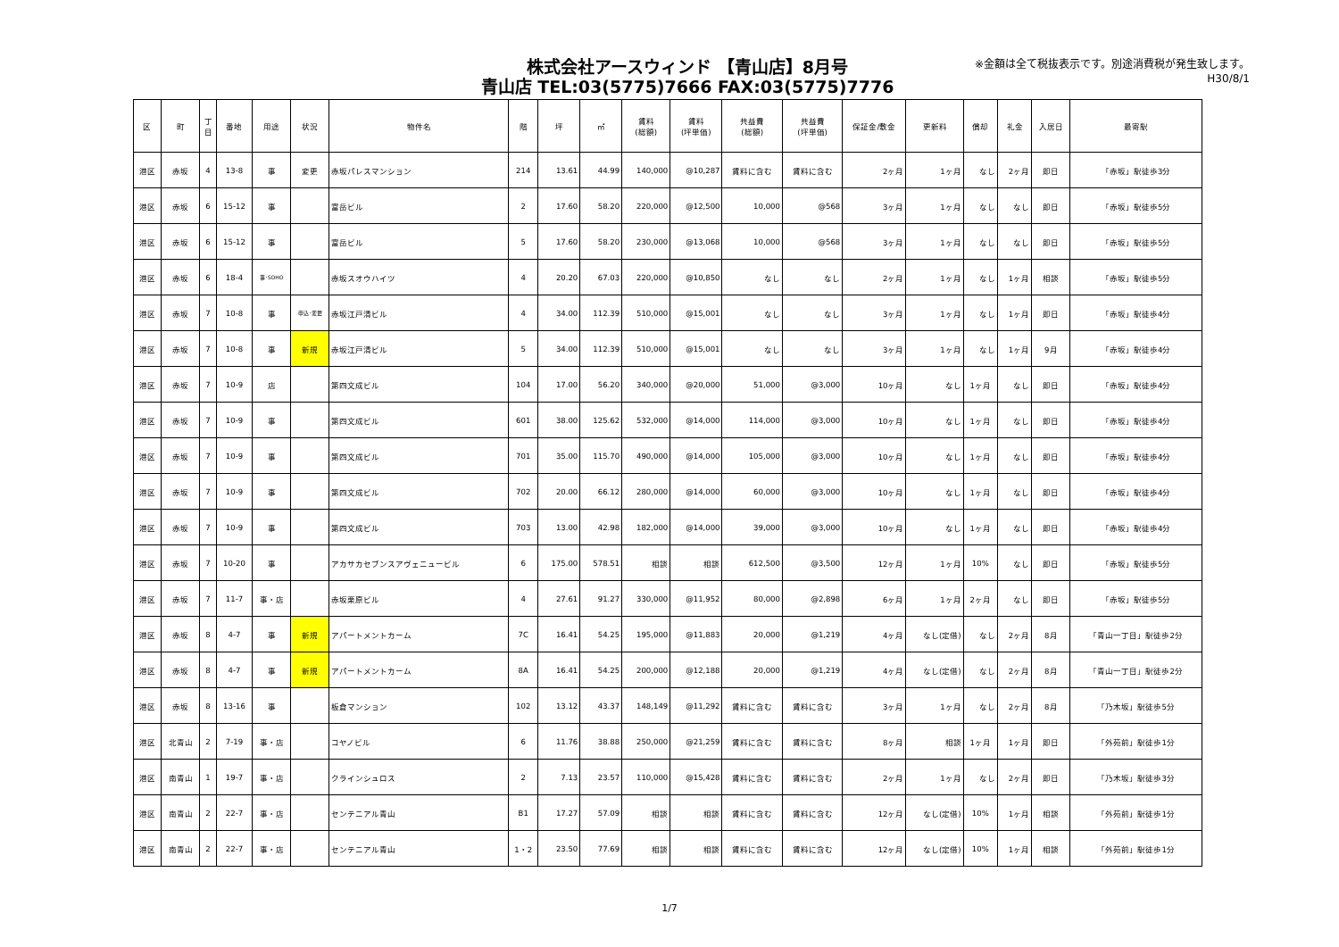株式会社アースウィンド 【青山店】8月号
青山店 TEL:03(5775)7666 FAX:03(5775)7776
※金額は全て税抜表示です。別途消費税が発生致します。
H30/8/1
| 区 | 町 | 丁 目 | 番地 | 用途 | 状況 | 物件名 | 階 | 坪 | ㎡ | 賃料 (総額) | 賃料 (坪単価) | 共益費 (総額) | 共益費 (坪単価) | 保証金/敷金 | 更新料 | 償却 | 礼金 | 入居日 | 最寄駅 |
| --- | --- | --- | --- | --- | --- | --- | --- | --- | --- | --- | --- | --- | --- | --- | --- | --- | --- | --- | --- |
| 港区 | 赤坂 | 4 | 13-8 | 事 | 変更 | 赤坂パレスマンション | 214 | 13.61 | 44.99 | 140,000 | @10,287 | 賃料に含む | 賃料に含む | 2ヶ月 | 1ヶ月 | なし | 2ヶ月 | 即日 | 「赤坂」駅徒歩3分 |
| 港区 | 赤坂 | 6 | 15-12 | 事 | | 富岳ビル | 2 | 17.60 | 58.20 | 220,000 | @12,500 | 10,000 | @568 | 3ヶ月 | 1ヶ月 | なし | なし | 即日 | 「赤坂」駅徒歩5分 |
| 港区 | 赤坂 | 6 | 15-12 | 事 | | 富岳ビル | 5 | 17.60 | 58.20 | 230,000 | @13,068 | 10,000 | @568 | 3ヶ月 | 1ヶ月 | なし | なし | 即日 | 「赤坂」駅徒歩5分 |
| 港区 | 赤坂 | 6 | 18-4 | 事･SOHO | | 赤坂スオウハイツ | 4 | 20.20 | 67.03 | 220,000 | @10,850 | なし | なし | 2ヶ月 | 1ヶ月 | なし | 1ヶ月 | 相談 | 「赤坂」駅徒歩5分 |
| 港区 | 赤坂 | 7 | 10-8 | 事 | 申込･変更 | 赤坂江戸清ビル | 4 | 34.00 | 112.39 | 510,000 | @15,001 | なし | なし | 3ヶ月 | 1ヶ月 | なし | 1ヶ月 | 即日 | 「赤坂」駅徒歩4分 |
| 港区 | 赤坂 | 7 | 10-8 | 事 | 新規 | 赤坂江戸清ビル | 5 | 34.00 | 112.39 | 510,000 | @15,001 | なし | なし | 3ヶ月 | 1ヶ月 | なし | 1ヶ月 | 9月 | 「赤坂」駅徒歩4分 |
| 港区 | 赤坂 | 7 | 10-9 | 店 | | 第四文成ビル | 104 | 17.00 | 56.20 | 340,000 | @20,000 | 51,000 | @3,000 | 10ヶ月 | なし | 1ヶ月 | なし | 即日 | 「赤坂」駅徒歩4分 |
| 港区 | 赤坂 | 7 | 10-9 | 事 | | 第四文成ビル | 601 | 38.00 | 125.62 | 532,000 | @14,000 | 114,000 | @3,000 | 10ヶ月 | なし | 1ヶ月 | なし | 即日 | 「赤坂」駅徒歩4分 |
| 港区 | 赤坂 | 7 | 10-9 | 事 | | 第四文成ビル | 701 | 35.00 | 115.70 | 490,000 | @14,000 | 105,000 | @3,000 | 10ヶ月 | なし | 1ヶ月 | なし | 即日 | 「赤坂」駅徒歩4分 |
| 港区 | 赤坂 | 7 | 10-9 | 事 | | 第四文成ビル | 702 | 20.00 | 66.12 | 280,000 | @14,000 | 60,000 | @3,000 | 10ヶ月 | なし | 1ヶ月 | なし | 即日 | 「赤坂」駅徒歩4分 |
| 港区 | 赤坂 | 7 | 10-9 | 事 | | 第四文成ビル | 703 | 13.00 | 42.98 | 182,000 | @14,000 | 39,000 | @3,000 | 10ヶ月 | なし | 1ヶ月 | なし | 即日 | 「赤坂」駅徒歩4分 |
| 港区 | 赤坂 | 7 | 10-20 | 事 | | アカサカセブンスアヴェニュービル | 6 | 175.00 | 578.51 | 相談 | 相談 | 612,500 | @3,500 | 12ヶ月 | 1ヶ月 | 10% | なし | 即日 | 「赤坂」駅徒歩5分 |
| 港区 | 赤坂 | 7 | 11-7 | 事・店 | | 赤坂栗原ビル | 4 | 27.61 | 91.27 | 330,000 | @11,952 | 80,000 | @2,898 | 6ヶ月 | 1ヶ月 | 2ヶ月 | なし | 即日 | 「赤坂」駅徒歩5分 |
| 港区 | 赤坂 | 8 | 4-7 | 事 | 新規 | アパートメントカーム | 7C | 16.41 | 54.25 | 195,000 | @11,883 | 20,000 | @1,219 | 4ヶ月 | なし(定借) | なし | 2ヶ月 | 8月 | 「青山一丁目」駅徒歩2分 |
| 港区 | 赤坂 | 8 | 4-7 | 事 | 新規 | アパートメントカーム | 8A | 16.41 | 54.25 | 200,000 | @12,188 | 20,000 | @1,219 | 4ヶ月 | なし(定借) | なし | 2ヶ月 | 8月 | 「青山一丁目」駅徒歩2分 |
| 港区 | 赤坂 | 8 | 13-16 | 事 | | 板倉マンション | 102 | 13.12 | 43.37 | 148,149 | @11,292 | 賃料に含む | 賃料に含む | 3ヶ月 | 1ヶ月 | なし | 2ヶ月 | 8月 | 「乃木坂」駅徒歩5分 |
| 港区 | 北青山 | 2 | 7-19 | 事・店 | | コヤノビル | 6 | 11.76 | 38.88 | 250,000 | @21,259 | 賃料に含む | 賃料に含む | 8ヶ月 | 相談 | 1ヶ月 | 1ヶ月 | 即日 | 「外苑前」駅徒歩1分 |
| 港区 | 南青山 | 1 | 19-7 | 事・店 | | クラインシュロス | 2 | 7.13 | 23.57 | 110,000 | @15,428 | 賃料に含む | 賃料に含む | 2ヶ月 | 1ヶ月 | なし | 2ヶ月 | 即日 | 「乃木坂」駅徒歩3分 |
| 港区 | 南青山 | 2 | 22-7 | 事・店 | | センテニアル青山 | B1 | 17.27 | 57.09 | 相談 | 相談 | 賃料に含む | 賃料に含む | 12ヶ月 | なし(定借) | 10% | 1ヶ月 | 相談 | 「外苑前」駅徒歩1分 |
| 港区 | 南青山 | 2 | 22-7 | 事・店 | | センテニアル青山 | 1・2 | 23.50 | 77.69 | 相談 | 相談 | 賃料に含む | 賃料に含む | 12ヶ月 | なし(定借) | 10% | 1ヶ月 | 相談 | 「外苑前」駅徒歩1分 |
1/7